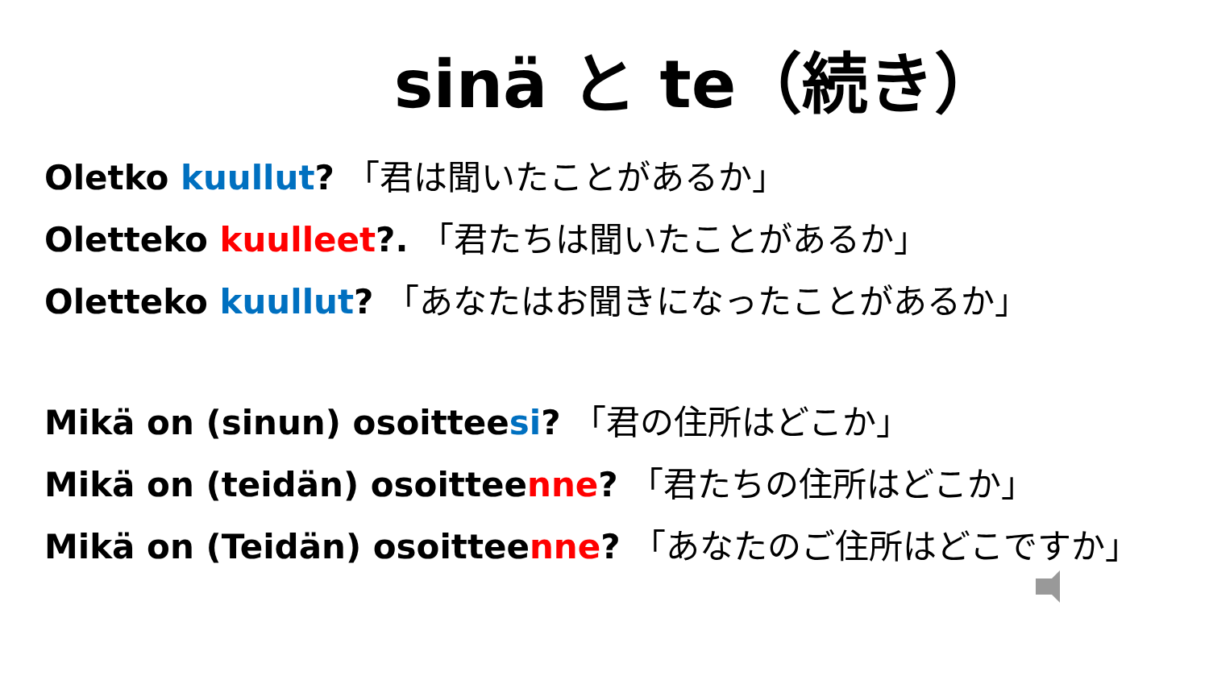sinä と te（続き）
Oletko kuullut? 「君は聞いたことがあるか」
Oletteko kuulleet?. 「君たちは聞いたことがあるか」
Oletteko kuullut? 「あなたはお聞きになったことがあるか」
Mikä on (sinun) osoitteesi? 「君の住所はどこか」
Mikä on (teidän) osoitteenne? 「君たちの住所はどこか」
Mikä on (Teidän) osoitteenne? 「あなたのご住所はどこですか」